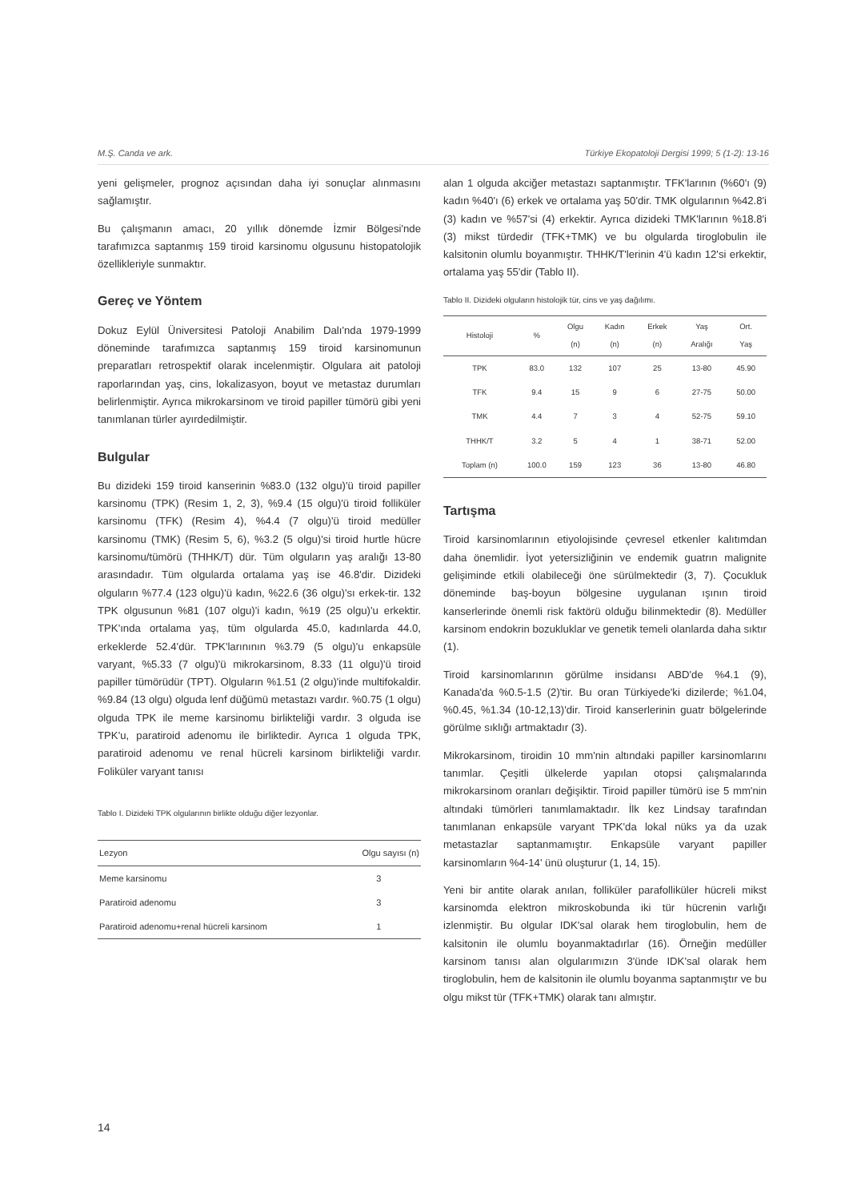M.Ş. Canda ve ark. Türkiye Ekopatoloji Dergisi 1999; 5 (1-2): 13-16
yeni gelişmeler, prognoz açısından daha iyi sonuçlar alınmasını sağlamıştır.
Bu çalışmanın amacı, 20 yıllık dönemde İzmir Bölgesi'nde tarafımızca saptanmış 159 tiroid karsinomu olgusunu histopatolojik özellikleriyle sunmaktır.
Gereç ve Yöntem
Dokuz Eylül Üniversitesi Patoloji Anabilim Dalı'nda 1979-1999 döneminde tarafımızca saptanmış 159 tiroid karsinomunun preparatları retrospektif olarak incelenmiştir. Olgulara ait patoloji raporlarından yaş, cins, lokalizasyon, boyut ve metastaz durumları belirlenmiştir. Ayrıca mikrokarsinom ve tiroid papiller tümörü gibi yeni tanımlanan türler ayırdedilmiştir.
Bulgular
Bu dizideki 159 tiroid kanserinin %83.0 (132 olgu)'ü tiroid papiller karsinomu (TPK) (Resim 1, 2, 3), %9.4 (15 olgu)'ü tiroid folliküler karsinomu (TFK) (Resim 4), %4.4 (7 olgu)'ü tiroid medüller karsinomu (TMK) (Resim 5, 6), %3.2 (5 olgu)'si tiroid hurtle hücre karsinomu/tümörü (THHK/T) dür. Tüm olguların yaş aralığı 13-80 arasındadır. Tüm olgularda ortalama yaş ise 46.8'dir. Dizideki olguların %77.4 (123 olgu)'ü kadın, %22.6 (36 olgu)'sı erkek-tir. 132 TPK olgusunun %81 (107 olgu)'i kadın, %19 (25 olgu)'u erkektir. TPK'ında ortalama yaş, tüm olgularda 45.0, kadınlarda 44.0, erkeklerde 52.4'dür. TPK'larınının %3.79 (5 olgu)'u enkapsüle varyant, %5.33 (7 olgu)'ü mikrokarsinom, 8.33 (11 olgu)'ü tiroid papiller tümörüdür (TPT). Olguların %1.51 (2 olgu)'inde multifokaldir. %9.84 (13 olgu) olguda lenf düğümü metastazı vardır. %0.75 (1 olgu) olguda TPK ile meme karsinomu birlikteliği vardır. 3 olguda ise TPK'u, paratiroid adenomu ile birliktedir. Ayrıca 1 olguda TPK, paratiroid adenomu ve renal hücreli karsinom birlikteliği vardır. Foliküler varyant tanısı
Tablo I. Dizideki TPK olgularının birlikte olduğu diğer lezyonlar.
| Lezyon | Olgu sayısı (n) |
| --- | --- |
| Meme karsinomu | 3 |
| Paratiroid adenomu | 3 |
| Paratiroid adenomu+renal hücreli karsinom | 1 |
alan 1 olguda akciğer metastazı saptanmıştır. TFK'larının (%60'ı (9) kadın %40'ı (6) erkek ve ortalama yaş 50'dir. TMK olgularının %42.8'i (3) kadın ve %57'si (4) erkektir. Ayrıca dizideki TMK'larının %18.8'i (3) mikst türdedir (TFK+TMK) ve bu olgularda tiroglobulin ile kalsitonin olumlu boyanmıştır. THHK/T'lerinin 4'ü kadın 12'si erkektir, ortalama yaş 55'dir (Tablo II).
Tablo II. Dizideki olguların histolojik tür, cins ve yaş dağılımı.
| Histoloji | % | Olgu (n) | Kadın (n) | Erkek (n) | Yaş Aralığı | Ort. Yaş |
| --- | --- | --- | --- | --- | --- | --- |
| TPK | 83.0 | 132 | 107 | 25 | 13-80 | 45.90 |
| TFK | 9.4 | 15 | 9 | 6 | 27-75 | 50.00 |
| TMK | 4.4 | 7 | 3 | 4 | 52-75 | 59.10 |
| THHK/T | 3.2 | 5 | 4 | 1 | 38-71 | 52.00 |
| Toplam (n) | 100.0 | 159 | 123 | 36 | 13-80 | 46.80 |
Tartışma
Tiroid karsinomlarının etiyolojisinde çevresel etkenler kalıtımdan daha önemlidir. İyot yetersizliğinin ve endemik guatrın malignite gelişiminde etkili olabileceği öne sürülmektedir (3, 7). Çocukluk döneminde baş-boyun bölgesine uygulanan ışının tiroid kanserlerinde önemli risk faktörü olduğu bilinmektedir (8). Medüller karsinom endokrin bozukluklar ve genetik temeli olanlarda daha sıktır (1).
Tiroid karsinomlarının görülme insidansı ABD'de %4.1 (9), Kanada'da %0.5-1.5 (2)'tir. Bu oran Türkiyede'ki dizilerde; %1.04, %0.45, %1.34 (10-12,13)'dir. Tiroid kanserlerinin guatr bölgelerinde görülme sıklığı artmaktadır (3).
Mikrokarsinom, tiroidin 10 mm'nin altındaki papiller karsinomlarını tanımlar. Çeşitli ülkelerde yapılan otopsi çalışmalarında mikrokarsinom oranları değişiktir. Tiroid papiller tümörü ise 5 mm'nin altındaki tümörleri tanımlamaktadır. İlk kez Lindsay tarafından tanımlanan enkapsüle varyant TPK'da lokal nüks ya da uzak metastazlar saptanmamıştır. Enkapsüle varyant papiller karsinomların %4-14' ünü oluşturur (1, 14, 15).
Yeni bir antite olarak anılan, folliküler parafolliküler hücreli mikst karsinomda elektron mikroskobunda iki tür hücrenin varlığı izlenmiştir. Bu olgular IDK'sal olarak hem tiroglobulin, hem de kalsitonin ile olumlu boyanmaktadırlar (16). Örneğin medüller karsinom tanısı alan olgularımızın 3'ünde IDK'sal olarak hem tiroglobulin, hem de kalsitonin ile olumlu boyanma saptanmıştır ve bu olgu mikst tür (TFK+TMK) olarak tanı almıştır.
14